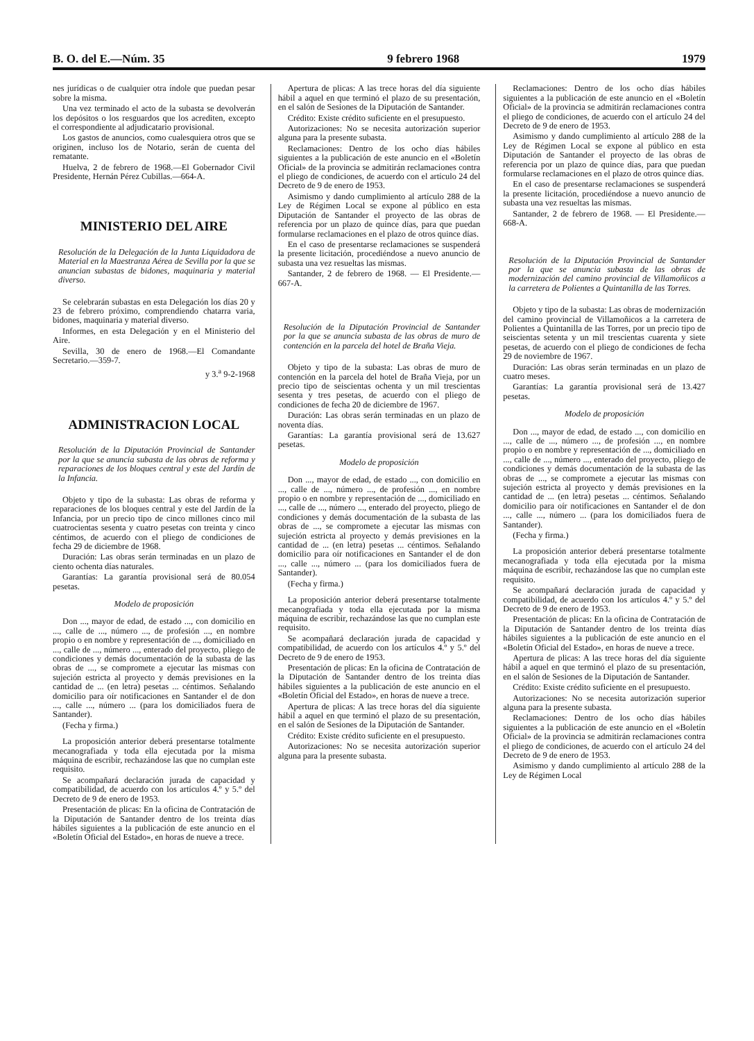B. O. del E.—Núm. 35 9 febrero 1968 1979
nes jurídicas o de cualquier otra índole que puedan pesar sobre la misma.
Una vez terminado el acto de la subasta se devolverán los depósitos o los resguardos que los acrediten, excepto el correspondiente al adjudicatario provisional.
Los gastos de anuncios, como cualesquiera otros que se originen, incluso los de Notario, serán de cuenta del rematante.
Huelva, 2 de febrero de 1968.—El Gobernador Civil Presidente, Hernán Pérez Cubillas.—664-A.
MINISTERIO DEL AIRE
Resolución de la Delegación de la Junta Liquidadora de Material en la Maestranza Aérea de Sevilla por la que se anuncian subastas de bidones, maquinaria y material diverso.
Se celebrarán subastas en esta Delegación los días 20 y 23 de febrero próximo, comprendiendo chatarra varia, bidones, maquinaria y material diverso.
Informes, en esta Delegación y en el Ministerio del Aire.
Sevilla, 30 de enero de 1968.—El Comandante Secretario.—359-7.
y 3.<sup>a</sup> 9-2-1968
ADMINISTRACION LOCAL
Resolución de la Diputación Provincial de Santander por la que se anuncia subasta de las obras de reforma y reparaciones de los bloques central y este del Jardín de la Infancia.
Objeto y tipo de la subasta: Las obras de reforma y reparaciones de los bloques central y este del Jardín de la Infancia, por un precio tipo de cinco millones cinco mil cuatrocientas sesenta y cuatro pesetas con treinta y cinco céntimos, de acuerdo con el pliego de condiciones de fecha 29 de diciembre de 1968.
Duración: Las obras serán terminadas en un plazo de ciento ochenta días naturales.
Garantías: La garantía provisional será de 80.054 pesetas.
Modelo de proposición
Don ..., mayor de edad, de estado ..., con domicilio en ..., calle de ..., número ..., de profesión ..., en nombre propio o en nombre y representación de ..., domiciliado en ..., calle de ..., número ..., enterado del proyecto, pliego de condiciones y demás documentación de la subasta de las obras de ..., se compromete a ejecutar las mismas con sujeción estricta al proyecto y demás previsiones en la cantidad de ... (en letra) pesetas ... céntimos. Señalando domicilio para oír notificaciones en Santander el de don ..., calle ..., número ... (para los domiciliados fuera de Santander).
(Fecha y firma.)
La proposición anterior deberá presentarse totalmente mecanografiada y toda ella ejecutada por la misma máquina de escribir, rechazándose las que no cumplan este requisito.
Se acompañará declaración jurada de capacidad y compatibilidad, de acuerdo con los artículos 4.º y 5.º del Decreto de 9 de enero de 1953.
Presentación de plicas: En la oficina de Contratación de la Diputación de Santander dentro de los treinta días hábiles siguientes a la publicación de este anuncio en el «Boletín Oficial del Estado», en horas de nueve a trece.
Apertura de plicas: A las trece horas del día siguiente hábil a aquel en que terminó el plazo de su presentación, en el salón de Sesiones de la Diputación de Santander.
Crédito: Existe crédito suficiente en el presupuesto.
Autorizaciones: No se necesita autorización superior alguna para la presente subasta.
Reclamaciones: Dentro de los ocho días hábiles siguientes a la publicación de este anuncio en el «Boletín Oficial» de la provincia se admitirán reclamaciones contra el pliego de condiciones, de acuerdo con el artículo 24 del Decreto de 9 de enero de 1953.
Asimismo y dando cumplimiento al artículo 288 de la Ley de Régimen Local se expone al público en esta Diputación de Santander el proyecto de las obras de referencia por un plazo de quince días, para que puedan formularse reclamaciones en el plazo de otros quince días.
En el caso de presentarse reclamaciones se suspenderá la presente licitación, procediéndose a nuevo anuncio de subasta una vez resueltas las mismas.
Santander, 2 de febrero de 1968. — El Presidente.—667-A.
Resolución de la Diputación Provincial de Santander por la que se anuncia subasta de las obras de muro de contención en la parcela del hotel de Braña Vieja.
Objeto y tipo de la subasta: Las obras de muro de contención en la parcela del hotel de Braña Vieja, por un precio tipo de seiscientas ochenta y un mil trescientas sesenta y tres pesetas, de acuerdo con el pliego de condiciones de fecha 20 de diciembre de 1967.
Duración: Las obras serán terminadas en un plazo de noventa días.
Garantías: La garantía provisional será de 13.627 pesetas.
Modelo de proposición
Don ..., mayor de edad, de estado ..., con domicilio en ..., calle de ..., número ..., de profesión ..., en nombre propio o en nombre y representación de ..., domiciliado en ..., calle de ..., número ..., enterado del proyecto, pliego de condiciones y demás documentación de la subasta de las obras de ..., se compromete a ejecutar las mismas con sujeción estricta al proyecto y demás previsiones en la cantidad de ... (en letra) pesetas ... céntimos. Señalando domicilio para oír notificaciones en Santander el de don ..., calle ..., número ... (para los domiciliados fuera de Santander).
(Fecha y firma.)
La proposición anterior deberá presentarse totalmente mecanografiada y toda ella ejecutada por la misma máquina de escribir, rechazándose las que no cumplan este requisito.
Se acompañará declaración jurada de capacidad y compatibilidad, de acuerdo con los artículos 4.º y 5.º del Decreto de 9 de enero de 1953.
Presentación de plicas: En la oficina de Contratación de la Diputación de Santander dentro de los treinta días hábiles siguientes a la publicación de este anuncio en el «Boletín Oficial del Estado», en horas de nueve a trece.
Apertura de plicas: A las trece horas del día siguiente hábil a aquel en que terminó el plazo de su presentación, en el salón de Sesiones de la Diputación de Santander.
Crédito: Existe crédito suficiente en el presupuesto.
Autorizaciones: No se necesita autorización superior alguna para la presente subasta.
Reclamaciones: Dentro de los ocho días hábiles siguientes a la publicación de este anuncio en el «Boletín Oficial» de la provincia se admitirán reclamaciones contra el pliego de condiciones, de acuerdo con el artículo 24 del Decreto de 9 de enero de 1953.
Asimismo y dando cumplimiento al artículo 288 de la Ley de Régimen Local se expone al público en esta Diputación de Santander el proyecto de las obras de referencia por un plazo de quince días, para que puedan formularse reclamaciones en el plazo de otros quince días.
En el caso de presentarse reclamaciones se suspenderá la presente licitación, procediéndose a nuevo anuncio de subasta una vez resueltas las mismas.
Santander, 2 de febrero de 1968. — El Presidente.—668-A.
Resolución de la Diputación Provincial de Santander por la que se anuncia subasta de las obras de modernización del camino provincial de Villamoñicos a la carretera de Polientes a Quintanilla de las Torres.
Objeto y tipo de la subasta: Las obras de modernización del camino provincial de Villamoñicos a la carretera de Polientes a Quintanilla de las Torres, por un precio tipo de seiscientas setenta y un mil trescientas cuarenta y siete pesetas, de acuerdo con el pliego de condiciones de fecha 29 de noviembre de 1967.
Duración: Las obras serán terminadas en un plazo de cuatro meses.
Garantías: La garantía provisional será de 13.427 pesetas.
Modelo de proposición
Don ..., mayor de edad, de estado ..., con domicilio en ..., calle de ..., número ..., de profesión ..., en nombre propio o en nombre y representación de ..., domiciliado en ..., calle de ..., número ..., enterado del proyecto, pliego de condiciones y demás documentación de la subasta de las obras de ..., se compromete a ejecutar las mismas con sujeción estricta al proyecto y demás previsiones en la cantidad de ... (en letra) pesetas ... céntimos. Señalando domicilio para oír notificaciones en Santander el de don ..., calle ..., número ... (para los domiciliados fuera de Santander).
(Fecha y firma.)
La proposición anterior deberá presentarse totalmente mecanografiada y toda ella ejecutada por la misma máquina de escribir, rechazándose las que no cumplan este requisito.
Se acompañará declaración jurada de capacidad y compatibilidad, de acuerdo con los artículos 4.º y 5.º del Decreto de 9 de enero de 1953.
Presentación de plicas: En la oficina de Contratación de la Diputación de Santander dentro de los treinta días hábiles siguientes a la publicación de este anuncio en el «Boletín Oficial del Estado», en horas de nueve a trece.
Apertura de plicas: A las trece horas del día siguiente hábil a aquel en que terminó el plazo de su presentación, en el salón de Sesiones de la Diputación de Santander.
Crédito: Existe crédito suficiente en el presupuesto.
Autorizaciones: No se necesita autorización superior alguna para la presente subasta.
Reclamaciones: Dentro de los ocho días hábiles siguientes a la publicación de este anuncio en el «Boletín Oficial» de la provincia se admitirán reclamaciones contra el pliego de condiciones, de acuerdo con el artículo 24 del Decreto de 9 de enero de 1953.
Asimismo y dando cumplimiento al artículo 288 de la Ley de Régimen Local